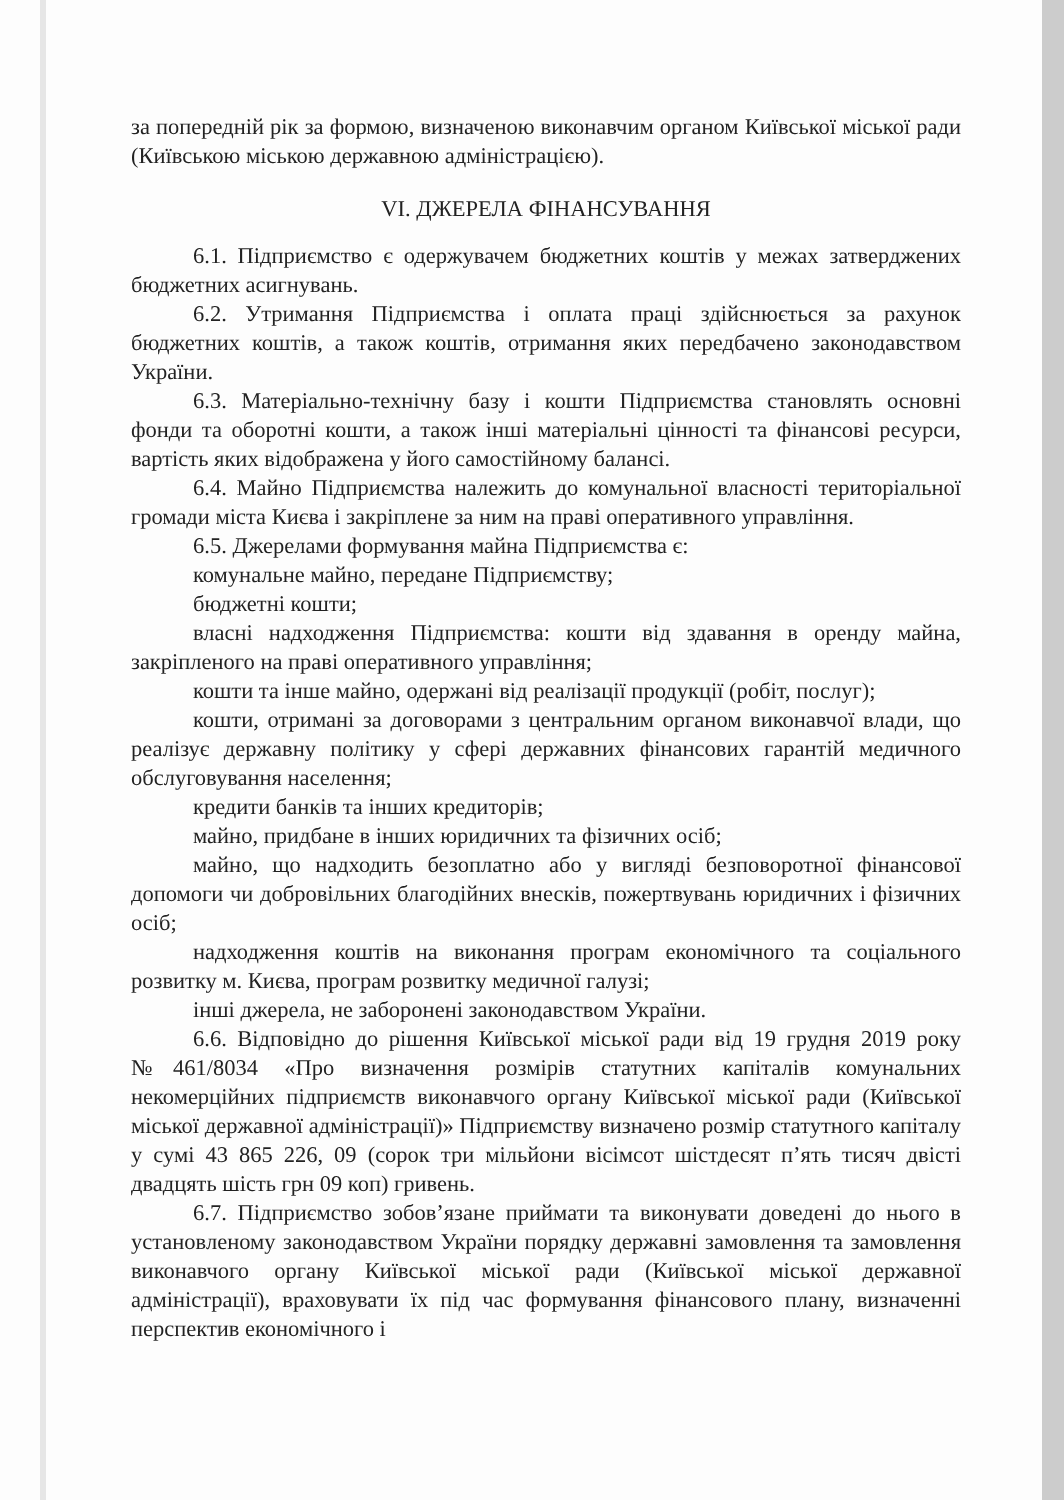за попередній рік за формою, визначеною виконавчим органом Київської міської ради (Київською міською державною адміністрацією).
VI. ДЖЕРЕЛА ФІНАНСУВАННЯ
6.1. Підприємство є одержувачем бюджетних коштів у межах затверджених бюджетних асигнувань.
6.2. Утримання Підприємства і оплата праці здійснюється за рахунок бюджетних коштів, а також коштів, отримання яких передбачено законодавством України.
6.3. Матеріально-технічну базу і кошти Підприємства становлять основні фонди та оборотні кошти, а також інші матеріальні цінності та фінансові ресурси, вартість яких відображена у його самостійному балансі.
6.4. Майно Підприємства належить до комунальної власності територіальної громади міста Києва і закріплене за ним на праві оперативного управління.
6.5. Джерелами формування майна Підприємства є:
комунальне майно, передане Підприємству;
бюджетні кошти;
власні надходження Підприємства: кошти від здавання в оренду майна, закріпленого на праві оперативного управління;
кошти та інше майно, одержані від реалізації продукції (робіт, послуг);
кошти, отримані за договорами з центральним органом виконавчої влади, що реалізує державну політику у сфері державних фінансових гарантій медичного обслуговування населення;
кредити банків та інших кредиторів;
майно, придбане в інших юридичних та фізичних осіб;
майно, що надходить безоплатно або у вигляді безповоротної фінансової допомоги чи добровільних благодійних внесків, пожертвувань юридичних і фізичних осіб;
надходження коштів на виконання програм економічного та соціального розвитку м. Києва, програм розвитку медичної галузі;
інші джерела, не заборонені законодавством України.
6.6. Відповідно до рішення Київської міської ради від 19 грудня 2019 року №461/8034 «Про визначення розмірів статутних капіталів комунальних некомерційних підприємств виконавчого органу Київської міської ради (Київської міської державної адміністрації)» Підприємству визначено розмір статутного капіталу у сумі 43 865 226, 09 (сорок три мільйони вісімсот шістдесят п’ять тисяч двісті двадцять шість грн 09 коп) гривень.
6.7. Підприємство зобов’язане приймати та виконувати доведені до нього в установленому законодавством України порядку державні замовлення та замовлення виконавчого органу Київської міської ради (Київської міської державної адміністрації), враховувати їх під час формування фінансового плану, визначенні перспектив економічного і